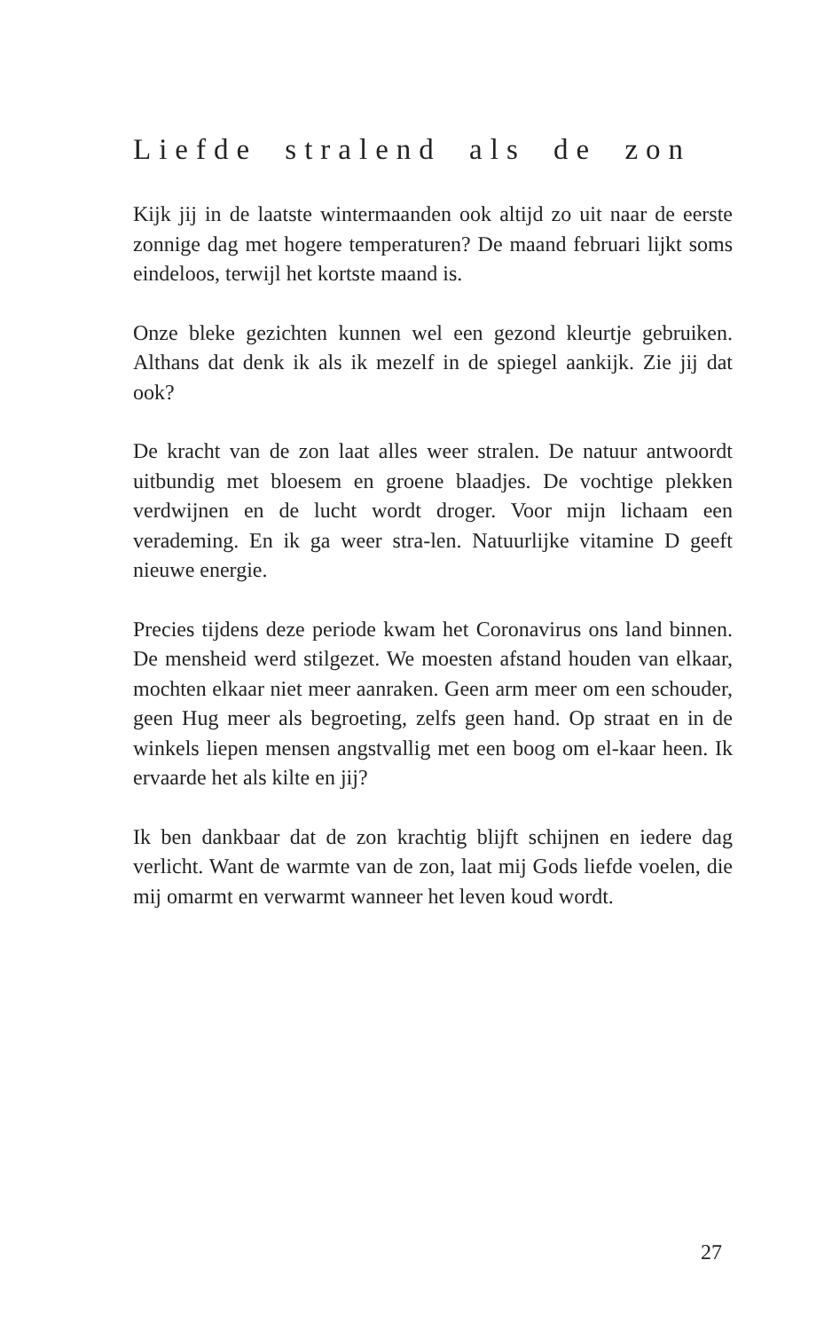Liefde stralend als de zon
Kijk jij in de laatste wintermaanden ook altijd zo uit naar de eerste zonnige dag met hogere temperaturen? De maand februari lijkt soms eindeloos, terwijl het kortste maand is.
Onze bleke gezichten kunnen wel een gezond kleurtje gebruiken. Althans dat denk ik als ik mezelf in de spiegel aankijk. Zie jij dat ook?
De kracht van de zon laat alles weer stralen. De natuur antwoordt uitbundig met bloesem en groene blaadjes. De vochtige plekken verdwijnen en de lucht wordt droger. Voor mijn lichaam een verademing. En ik ga weer stra-len. Natuurlijke vitamine D geeft nieuwe energie.
Precies tijdens deze periode kwam het Coronavirus ons land binnen. De mensheid werd stilgezet. We moesten afstand houden van elkaar, mochten elkaar niet meer aanraken. Geen arm meer om een schouder, geen Hug meer als begroeting, zelfs geen hand. Op straat en in de winkels liepen mensen angstvallig met een boog om el-kaar heen. Ik ervaarde het als kilte en jij?
Ik ben dankbaar dat de zon krachtig blijft schijnen en iedere dag verlicht. Want de warmte van de zon, laat mij Gods liefde voelen, die mij omarmt en verwarmt wanneer het leven koud wordt.
27